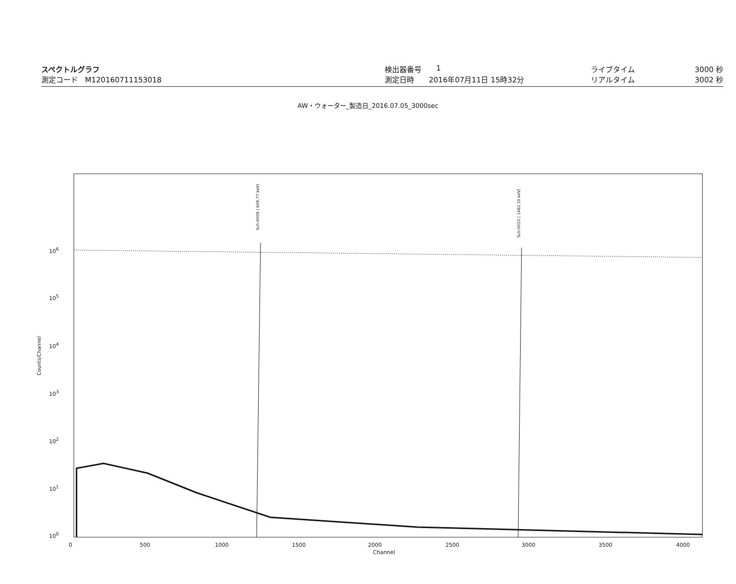スペクトルグラフ
測定コード M120160711153018
検出器番号 1
測定日時 2016年07月11日 15時32分
ライブタイム 3000 秒
リアルタイム 3002 秒
AW・ウォーター_製造日_2016.07.05_3000sec
Sch-0009 ( 609.77 keV)
Sch-0010 ( 1462.10 keV)
10<sup>6</sup>
10<sup>5</sup>
10<sup>4</sup>
10<sup>3</sup>
10<sup>2</sup>
10<sup>1</sup>
10<sup>0</sup>
Counts/Channel
0 500 1000 1500 2000 2500 3000 3500 4000
Channel